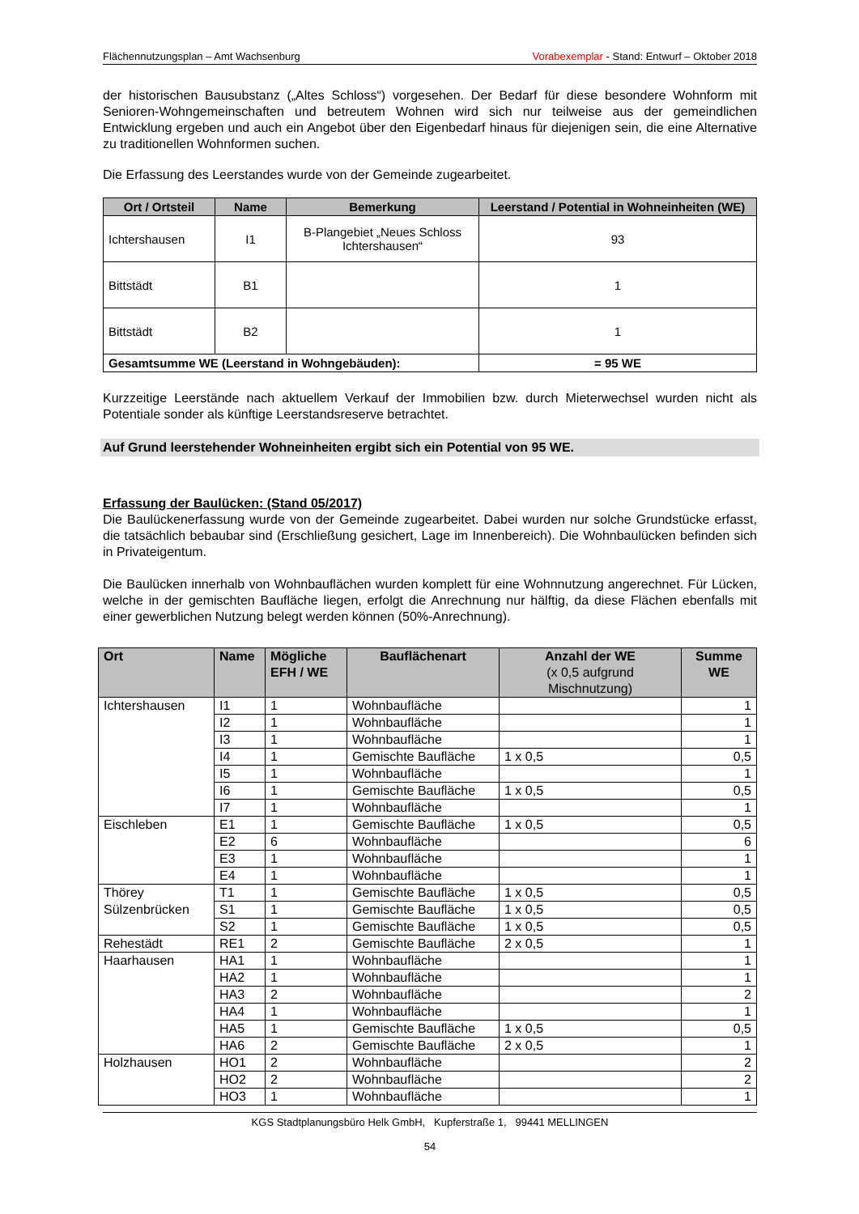Flächennutzungsplan – Amt Wachsenburg Vorabexemplar - Stand: Entwurf – Oktober 2018
der historischen Bausubstanz („Altes Schloss“) vorgesehen. Der Bedarf für diese besondere Wohnform mit Senioren-Wohngemeinschaften und betreutem Wohnen wird sich nur teilweise aus der gemeindlichen Entwicklung ergeben und auch ein Angebot über den Eigenbedarf hinaus für diejenigen sein, die eine Alternative zu traditionellen Wohnformen suchen.
Die Erfassung des Leerstandes wurde von der Gemeinde zugearbeitet.
| Ort / Ortsteil | Name | Bemerkung | Leerstand / Potential in Wohneinheiten (WE) |
| --- | --- | --- | --- |
| Ichtershausen | I1 | B-Plangebiet „Neues Schloss Ichtershausen“ | 93 |
| Bittstädt | B1 | | 1 |
| Bittstädt | B2 | | 1 |
| Gesamtsumme WE (Leerstand in Wohngebäuden): | | | = 95 WE |
Kurzzeitige Leerstände nach aktuellem Verkauf der Immobilien bzw. durch Mieterwechsel wurden nicht als Potentiale sonder als künftige Leerstandsreserve betrachtet.
Auf Grund leerstehender Wohneinheiten ergibt sich ein Potential von 95 WE.
Erfassung der Baulücken: (Stand 05/2017)
Die Baulückenerfassung wurde von der Gemeinde zugearbeitet. Dabei wurden nur solche Grundstücke erfasst, die tatsächlich bebaubar sind (Erschließung gesichert, Lage im Innenbereich). Die Wohnbaulücken befinden sich in Privateigentum.
Die Baulücken innerhalb von Wohnbauflächen wurden komplett für eine Wohnnutzung angerechnet. Für Lücken, welche in der gemischten Baufläche liegen, erfolgt die Anrechnung nur hälftig, da diese Flächen ebenfalls mit einer gewerblichen Nutzung belegt werden können (50%-Anrechnung).
| Ort | Name | Mögliche EFH / WE | Bauflächenart | Anzahl der WE (x 0,5 aufgrund Mischnutzung) | Summe WE |
| --- | --- | --- | --- | --- | --- |
| Ichtershausen | I1 | 1 | Wohnbaufläche | | 1 |
| | I2 | 1 | Wohnbaufläche | | 1 |
| | I3 | 1 | Wohnbaufläche | | 1 |
| | I4 | 1 | Gemischte Baufläche | 1 x 0,5 | 0,5 |
| | I5 | 1 | Wohnbaufläche | | 1 |
| | I6 | 1 | Gemischte Baufläche | 1 x 0,5 | 0,5 |
| | I7 | 1 | Wohnbaufläche | | 1 |
| Eischleben | E1 | 1 | Gemischte Baufläche | 1 x 0,5 | 0,5 |
| | E2 | 6 | Wohnbaufläche | | 6 |
| | E3 | 1 | Wohnbaufläche | | 1 |
| | E4 | 1 | Wohnbaufläche | | 1 |
| Thörey | T1 | 1 | Gemischte Baufläche | 1 x 0,5 | 0,5 |
| Sülzenbrücken | S1 | 1 | Gemischte Baufläche | 1 x 0,5 | 0,5 |
| | S2 | 1 | Gemischte Baufläche | 1 x 0,5 | 0,5 |
| Rehestädt | RE1 | 2 | Gemischte Baufläche | 2 x 0,5 | 1 |
| Haarhausen | HA1 | 1 | Wohnbaufläche | | 1 |
| | HA2 | 1 | Wohnbaufläche | | 1 |
| | HA3 | 2 | Wohnbaufläche | | 2 |
| | HA4 | 1 | Wohnbaufläche | | 1 |
| | HA5 | 1 | Gemischte Baufläche | 1 x 0,5 | 0,5 |
| | HA6 | 2 | Gemischte Baufläche | 2 x 0,5 | 1 |
| Holzhausen | HO1 | 2 | Wohnbaufläche | | 2 |
| | HO2 | 2 | Wohnbaufläche | | 2 |
| | HO3 | 1 | Wohnbaufläche | | 1 |
KGS Stadtplanungsbüro Helk GmbH, Kupferstraße 1, 99441 MELLINGEN
54